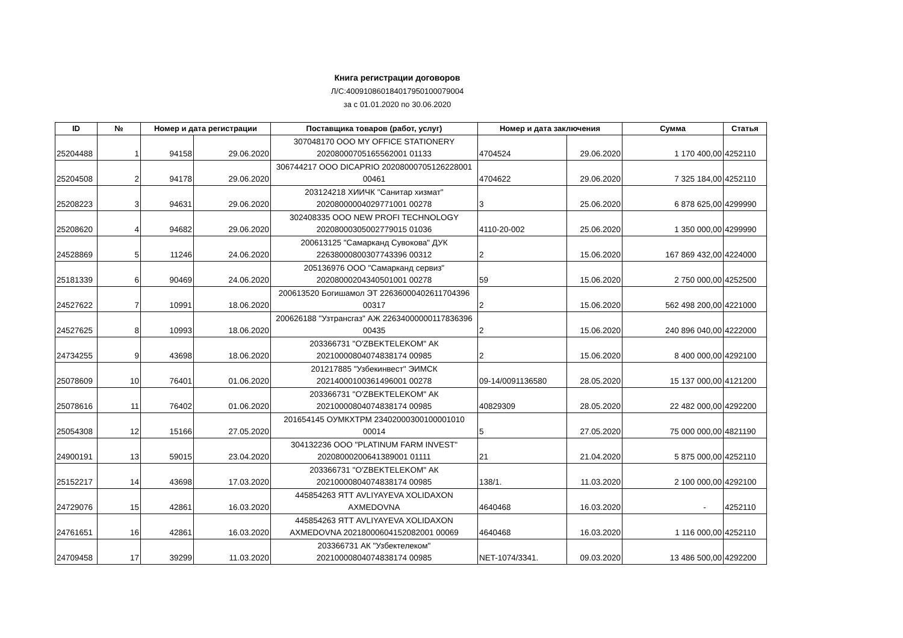Книга регистрации договоров
Л/С:400910860184017950100079004
за с 01.01.2020 по 30.06.2020
| ID | № | Номер и дата регистрации | | Поставщика товаров (работ, услуг) | Номер и дата заключения | | Сумма | Статья |
| --- | --- | --- | --- | --- | --- | --- | --- | --- |
| 25204488 | 1 | 94158 | 29.06.2020 | 307048170 ООО MY OFFICE STATIONERY 20208000705165562001 01133 | 4704524 | 29.06.2020 | 1 170 400,00 | 4252110 |
| 25204508 | 2 | 94178 | 29.06.2020 | 306744217 ООО DICAPRIO 20208000705126228001 00461 | 4704622 | 29.06.2020 | 7 325 184,00 | 4252110 |
| 25208223 | 3 | 94631 | 29.06.2020 | 203124218 ХИИЧК "Санитар хизмат" 20208000004029771001 00278 | 3 | 25.06.2020 | 6 878 625,00 | 4299990 |
| 25208620 | 4 | 94682 | 29.06.2020 | 302408335 ООО NEW PROFI TECHNOLOGY 20208000305002779015 01036 | 4110-20-002 | 25.06.2020 | 1 350 000,00 | 4299990 |
| 24528869 | 5 | 11246 | 24.06.2020 | 200613125 "Самарканд Сувокова" ДУК 22638000800307743396 00312 | 2 | 15.06.2020 | 167 869 432,00 | 4224000 |
| 25181339 | 6 | 90469 | 24.06.2020 | 205136976 ООО "Самарканд сервиз" 20208000204340501001 00278 | 59 | 15.06.2020 | 2 750 000,00 | 4252500 |
| 24527622 | 7 | 10991 | 18.06.2020 | 200613520 Богишамол ЭТ 22636000402611704396 00317 | 2 | 15.06.2020 | 562 498 200,00 | 4221000 |
| 24527625 | 8 | 10993 | 18.06.2020 | 200626188 "Узтрансгаз" АЖ 22634000000117836396 00435 | 2 | 15.06.2020 | 240 896 040,00 | 4222000 |
| 24734255 | 9 | 43698 | 18.06.2020 | 203366731 "O'ZBEKTELEKOM" АК 20210000804074838174 00985 | 2 | 15.06.2020 | 8 400 000,00 | 4292100 |
| 25078609 | 10 | 76401 | 01.06.2020 | 201217885 "Узбекинвест" ЭИМСК 20214000100361496001 00278 | 09-14/0091136580 | 28.05.2020 | 15 137 000,00 | 4121200 |
| 25078616 | 11 | 76402 | 01.06.2020 | 203366731 "O'ZBEKTELEKOM" АК 20210000804074838174 00985 | 40829309 | 28.05.2020 | 22 482 000,00 | 4292200 |
| 25054308 | 12 | 15166 | 27.05.2020 | 201654145 ОУМКХТРМ 23402000300100001010 00014 | 5 | 27.05.2020 | 75 000 000,00 | 4821190 |
| 24900191 | 13 | 59015 | 23.04.2020 | 304132236 ООО "PLATINUM FARM INVEST" 20208000200641389001 01111 | 21 | 21.04.2020 | 5 875 000,00 | 4252110 |
| 25152217 | 14 | 43698 | 17.03.2020 | 203366731 "O'ZBEKTELEKOM" АК 20210000804074838174 00985 | 138/1. | 11.03.2020 | 2 100 000,00 | 4292100 |
| 24729076 | 15 | 42861 | 16.03.2020 | 445854263 ЯТТ AVLIYAYEVA XOLIDAXON AXMEDOVNA | 4640468 | 16.03.2020 | - | 4252110 |
| 24761651 | 16 | 42861 | 16.03.2020 | 445854263 ЯТТ AVLIYAYEVA XOLIDAXON AXMEDOVNA 20218000604152082001 00069 | 4640468 | 16.03.2020 | 1 116 000,00 | 4252110 |
| 24709458 | 17 | 39299 | 11.03.2020 | 203366731 АК "Узбектелеком" 20210000804074838174 00985 | NET-1074/3341. | 09.03.2020 | 13 486 500,00 | 4292200 |